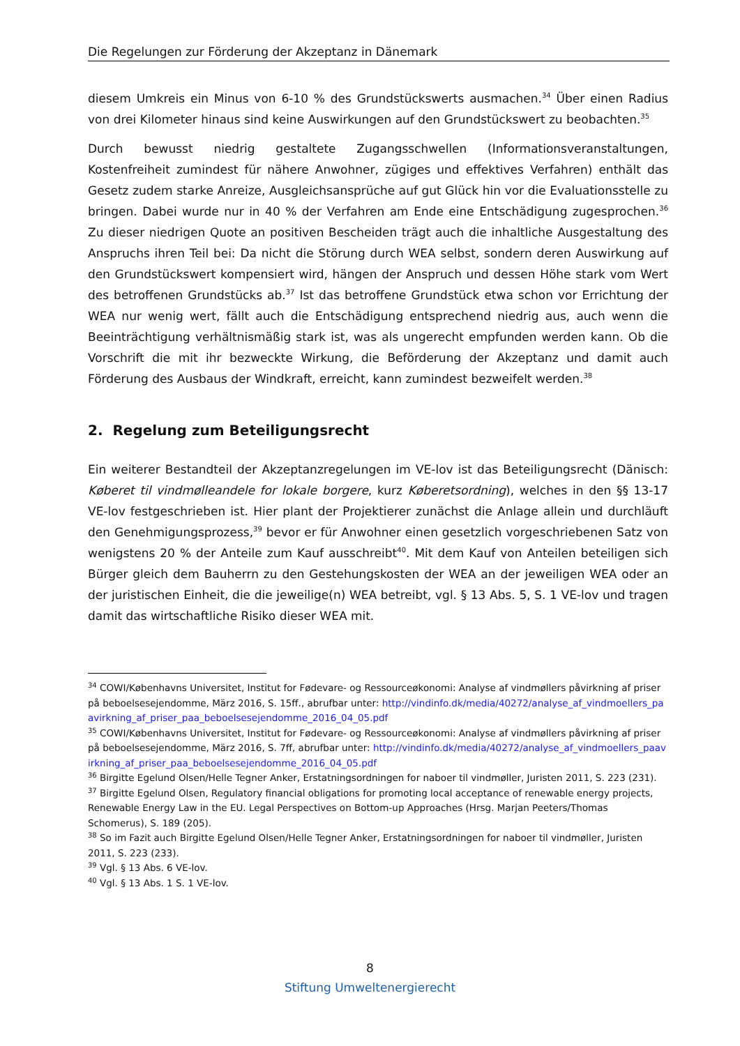Die Regelungen zur Förderung der Akzeptanz in Dänemark
diesem Umkreis ein Minus von 6-10 % des Grundstückswerts ausmachen.<sup>34</sup> Über einen Radius von drei Kilometer hinaus sind keine Auswirkungen auf den Grundstückswert zu beobachten.<sup>35</sup>
Durch bewusst niedrig gestaltete Zugangsschwellen (Informationsveranstaltungen, Kostenfreiheit zumindest für nähere Anwohner, zügiges und effektives Verfahren) enthält das Gesetz zudem starke Anreize, Ausgleichsansprüche auf gut Glück hin vor die Evaluationsstelle zu bringen. Dabei wurde nur in 40 % der Verfahren am Ende eine Entschädigung zugesprochen.<sup>36</sup> Zu dieser niedrigen Quote an positiven Bescheiden trägt auch die inhaltliche Ausgestaltung des Anspruchs ihren Teil bei: Da nicht die Störung durch WEA selbst, sondern deren Auswirkung auf den Grundstückswert kompensiert wird, hängen der Anspruch und dessen Höhe stark vom Wert des betroffenen Grundstücks ab.<sup>37</sup> Ist das betroffene Grundstück etwa schon vor Errichtung der WEA nur wenig wert, fällt auch die Entschädigung entsprechend niedrig aus, auch wenn die Beeinträchtigung verhältnismäßig stark ist, was als ungerecht empfunden werden kann. Ob die Vorschrift die mit ihr bezweckte Wirkung, die Beförderung der Akzeptanz und damit auch Förderung des Ausbaus der Windkraft, erreicht, kann zumindest bezweifelt werden.<sup>38</sup>
2. Regelung zum Beteiligungsrecht
Ein weiterer Bestandteil der Akzeptanzregelungen im VE-lov ist das Beteiligungsrecht (Dänisch: Køberet til vindmølleandele for lokale borgere, kurz Køberetsordning), welches in den §§ 13-17 VE-lov festgeschrieben ist. Hier plant der Projektierer zunächst die Anlage allein und durchläuft den Genehmigungsprozess,<sup>39</sup> bevor er für Anwohner einen gesetzlich vorgeschriebenen Satz von wenigstens 20 % der Anteile zum Kauf ausschreibt<sup>40</sup>. Mit dem Kauf von Anteilen beteiligen sich Bürger gleich dem Bauherrn zu den Gestehungskosten der WEA an der jeweiligen WEA oder an der juristischen Einheit, die die jeweilige(n) WEA betreibt, vgl. § 13 Abs. 5, S. 1 VE-lov und tragen damit das wirtschaftliche Risiko dieser WEA mit.
<sup>34</sup> COWI/Københavns Universitet, Institut for Fødevare- og Ressourceøkonomi: Analyse af vindmøllers påvirkning af priser på beboelsesejendomme, März 2016, S. 15ff., abrufbar unter: http://vindinfo.dk/media/40272/analyse_af_vindmoellers_paavirkning_af_priser_paa_beboelsesejendomme_2016_04_05.pdf
<sup>35</sup> COWI/Københavns Universitet, Institut for Fødevare- og Ressourceøkonomi: Analyse af vindmøllers påvirkning af priser på beboelsesejendomme, März 2016, S. 7ff, abrufbar unter: http://vindinfo.dk/media/40272/analyse_af_vindmoellers_paavirkning_af_priser_paa_beboelsesejendomme_2016_04_05.pdf
<sup>36</sup> Birgitte Egelund Olsen/Helle Tegner Anker, Erstatningsordningen for naboer til vindmøller, Juristen 2011, S. 223 (231).
<sup>37</sup> Birgitte Egelund Olsen, Regulatory financial obligations for promoting local acceptance of renewable energy projects, Renewable Energy Law in the EU. Legal Perspectives on Bottom-up Approaches (Hrsg. Marjan Peeters/Thomas Schomerus), S. 189 (205).
<sup>38</sup> So im Fazit auch Birgitte Egelund Olsen/Helle Tegner Anker, Erstatningsordningen for naboer til vindmøller, Juristen 2011, S. 223 (233).
<sup>39</sup> Vgl. § 13 Abs. 6 VE-lov.
<sup>40</sup> Vgl. § 13 Abs. 1 S. 1 VE-lov.
8
Stiftung Umweltenergierecht